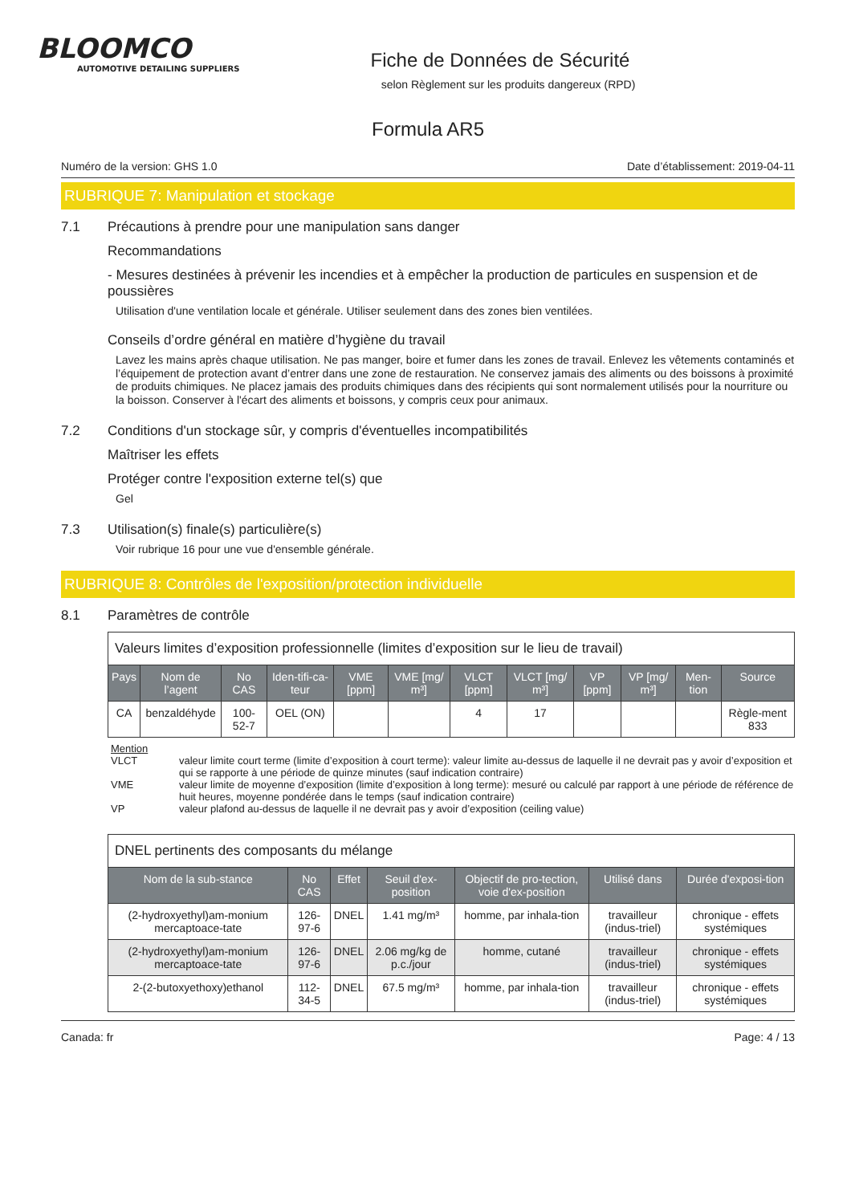BLOOMCO
AUTOMOTIVE DETAILING SUPPLIERS
Fiche de Données de Sécurité
selon Règlement sur les produits dangereux (RPD)
Formula AR5
Numéro de la version: GHS 1.0 Date d’établissement: 2019-04-11
RUBRIQUE 7: Manipulation et stockage
7.1 Précautions à prendre pour une manipulation sans danger
Recommandations
- Mesures destinées à prévenir les incendies et à empêcher la production de particules en suspension et de poussières
Utilisation d'une ventilation locale et générale. Utiliser seulement dans des zones bien ventilées.
Conseils d’ordre général en matière d’hygiène du travail
Lavez les mains après chaque utilisation. Ne pas manger, boire et fumer dans les zones de travail. Enlevez les vêtements contaminés et l’équipement de protection avant d’entrer dans une zone de restauration. Ne conservez jamais des aliments ou des boissons à proximité de produits chimiques. Ne placez jamais des produits chimiques dans des récipients qui sont normalement utilisés pour la nourriture ou la boisson. Conserver à l'écart des aliments et boissons, y compris ceux pour animaux.
7.2 Conditions d'un stockage sûr, y compris d'éventuelles incompatibilités
Maîtriser les effets
Protéger contre l'exposition externe tel(s) que
Gel
7.3 Utilisation(s) finale(s) particulière(s)
Voir rubrique 16 pour une vue d'ensemble générale.
RUBRIQUE 8: Contrôles de l'exposition/protection individuelle
8.1 Paramètres de contrôle
| Valeurs limites d’exposition professionnelle (limites d’exposition sur le lieu de travail) | | | | | | | | | | | |
| Pays | Nom de l’agent | No CAS | Iden-tifi-ca-teur | VME [ppm] | VME [mg/ m³] | VLCT [ppm] | VLCT [mg/ m³] | VP [ppm] | VP [mg/ m³] | Men-tion | Source |
| CA | benzaldéhyde | 100-52-7 | OEL (ON) | | | 4 | 17 | | | | Règle-ment 833 |
Mention
VLCT valeur limite court terme (limite d’exposition à court terme): valeur limite au-dessus de laquelle il ne devrait pas y avoir d’exposition et qui se rapporte à une période de quinze minutes (sauf indication contraire)
VME valeur limite de moyenne d’exposition (limite d’exposition à long terme): mesuré ou calculé par rapport à une période de référence de huit heures, moyenne pondérée dans le temps (sauf indication contraire)
VP valeur plafond au-dessus de laquelle il ne devrait pas y avoir d’exposition (ceiling value)
| DNEL pertinents des composants du mélange | | | | | | |
| Nom de la sub-stance | No CAS | Effet | Seuil d'ex-position | Objectif de pro-tection, voie d'ex-position | Utilisé dans | Durée d'exposi-tion |
| (2-hydroxyethyl)am-monium mercaptoace-tate | 126-97-6 | DNEL | 1.41 mg/m³ | homme, par inhala-tion | travailleur (indus-triel) | chronique - effets systémiques |
| (2-hydroxyethyl)am-monium mercaptoace-tate | 126-97-6 | DNEL | 2.06 mg/kg de p.c./jour | homme, cutané | travailleur (indus-triel) | chronique - effets systémiques |
| 2-(2-butoxyethoxy)ethanol | 112-34-5 | DNEL | 67.5 mg/m³ | homme, par inhala-tion | travailleur (indus-triel) | chronique - effets systémiques |
Canada: fr Page: 4 / 13